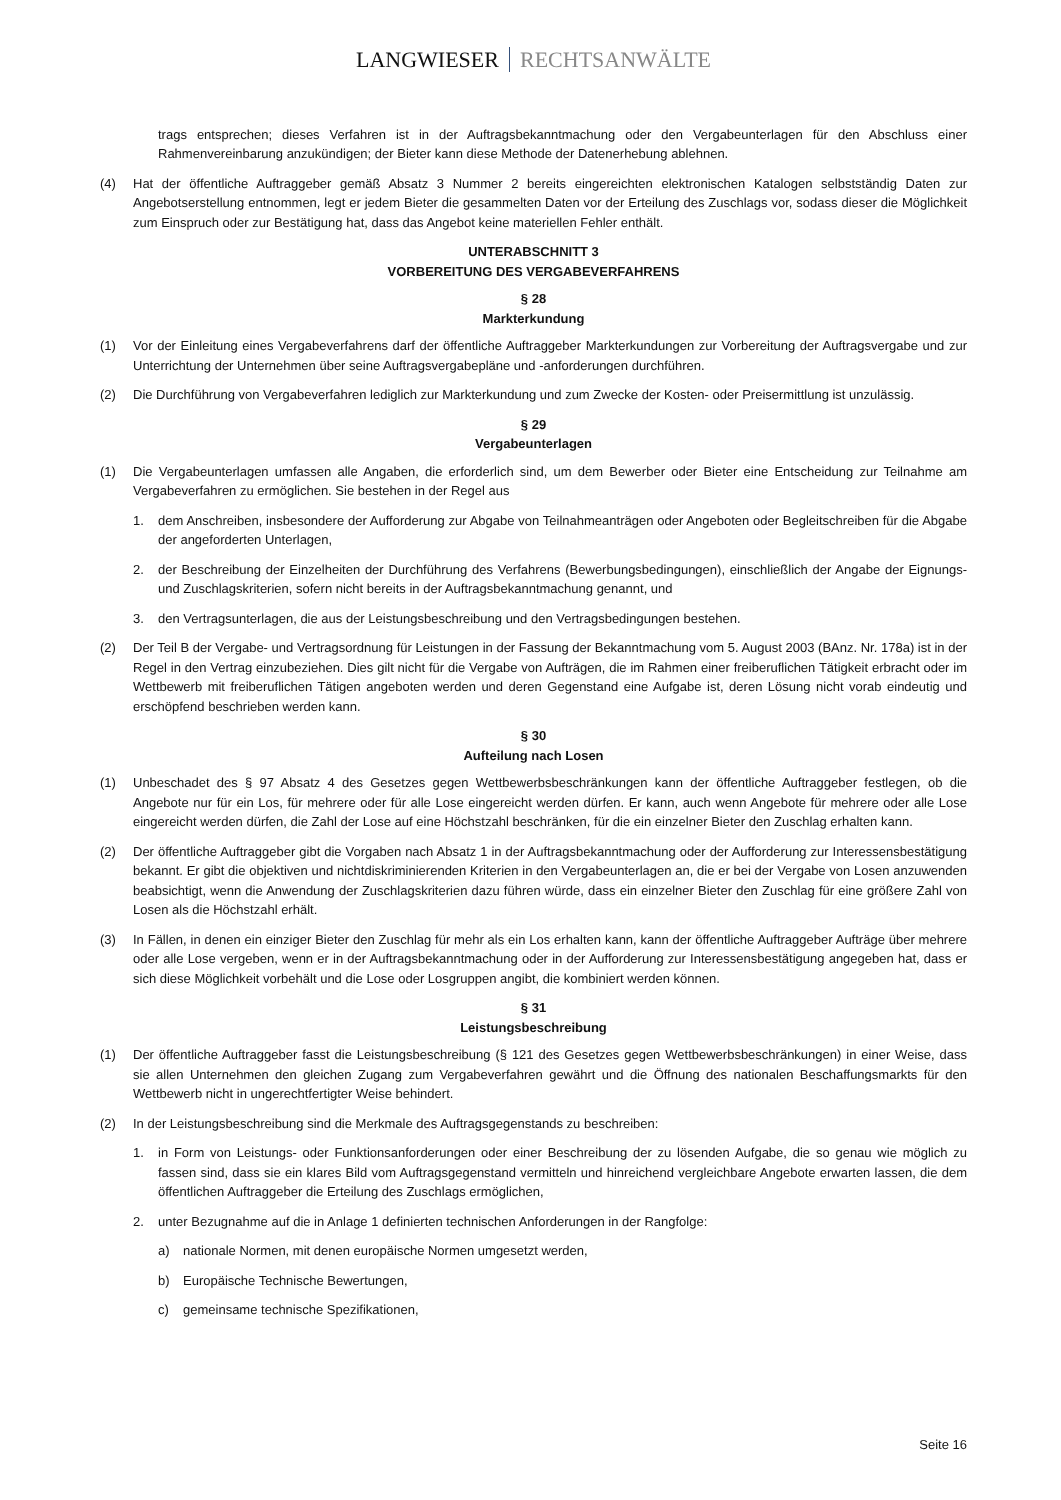LANGWIESER RECHTSANWÄLTE
trags entsprechen; dieses Verfahren ist in der Auftragsbekanntmachung oder den Vergabeunterlagen für den Abschluss einer Rahmenvereinbarung anzukündigen; der Bieter kann diese Methode der Datenerhebung ablehnen.
(4) Hat der öffentliche Auftraggeber gemäß Absatz 3 Nummer 2 bereits eingereichten elektronischen Katalogen selbstständig Daten zur Angebotserstellung entnommen, legt er jedem Bieter die gesammelten Daten vor der Erteilung des Zuschlags vor, sodass dieser die Möglichkeit zum Einspruch oder zur Bestätigung hat, dass das Angebot keine materiellen Fehler enthält.
UNTERABSCHNITT 3
VORBEREITUNG DES VERGABEVERFAHRENS
§ 28
Markterkundung
(1) Vor der Einleitung eines Vergabeverfahrens darf der öffentliche Auftraggeber Markterkundungen zur Vorbereitung der Auftragsvergabe und zur Unterrichtung der Unternehmen über seine Auftragsvergabepläne und -anforderungen durchführen.
(2) Die Durchführung von Vergabeverfahren lediglich zur Markterkundung und zum Zwecke der Kosten- oder Preisermittlung ist unzulässig.
§ 29
Vergabeunterlagen
(1) Die Vergabeunterlagen umfassen alle Angaben, die erforderlich sind, um dem Bewerber oder Bieter eine Entscheidung zur Teilnahme am Vergabeverfahren zu ermöglichen. Sie bestehen in der Regel aus
1. dem Anschreiben, insbesondere der Aufforderung zur Abgabe von Teilnahmeanträgen oder Angeboten oder Begleitschreiben für die Abgabe der angeforderten Unterlagen,
2. der Beschreibung der Einzelheiten der Durchführung des Verfahrens (Bewerbungsbedingungen), einschließlich der Angabe der Eignungs- und Zuschlagskriterien, sofern nicht bereits in der Auftragsbekanntmachung genannt, und
3. den Vertragsunterlagen, die aus der Leistungsbeschreibung und den Vertragsbedingungen bestehen.
(2) Der Teil B der Vergabe- und Vertragsordnung für Leistungen in der Fassung der Bekanntmachung vom 5. August 2003 (BAnz. Nr. 178a) ist in der Regel in den Vertrag einzubeziehen. Dies gilt nicht für die Vergabe von Aufträgen, die im Rahmen einer freiberuflichen Tätigkeit erbracht oder im Wettbewerb mit freiberuflichen Tätigen angeboten werden und deren Gegenstand eine Aufgabe ist, deren Lösung nicht vorab eindeutig und erschöpfend beschrieben werden kann.
§ 30
Aufteilung nach Losen
(1) Unbeschadet des § 97 Absatz 4 des Gesetzes gegen Wettbewerbsbeschränkungen kann der öffentliche Auftraggeber festlegen, ob die Angebote nur für ein Los, für mehrere oder für alle Lose eingereicht werden dürfen. Er kann, auch wenn Angebote für mehrere oder alle Lose eingereicht werden dürfen, die Zahl der Lose auf eine Höchstzahl beschränken, für die ein einzelner Bieter den Zuschlag erhalten kann.
(2) Der öffentliche Auftraggeber gibt die Vorgaben nach Absatz 1 in der Auftragsbekanntmachung oder der Aufforderung zur Interessensbestätigung bekannt. Er gibt die objektiven und nichtdiskriminierenden Kriterien in den Vergabeunterlagen an, die er bei der Vergabe von Losen anzuwenden beabsichtigt, wenn die Anwendung der Zuschlagskriterien dazu führen würde, dass ein einzelner Bieter den Zuschlag für eine größere Zahl von Losen als die Höchstzahl erhält.
(3) In Fällen, in denen ein einziger Bieter den Zuschlag für mehr als ein Los erhalten kann, kann der öffentliche Auftraggeber Aufträge über mehrere oder alle Lose vergeben, wenn er in der Auftragsbekanntmachung oder in der Aufforderung zur Interessensbestätigung angegeben hat, dass er sich diese Möglichkeit vorbehält und die Lose oder Losgruppen angibt, die kombiniert werden können.
§ 31
Leistungsbeschreibung
(1) Der öffentliche Auftraggeber fasst die Leistungsbeschreibung (§ 121 des Gesetzes gegen Wettbewerbsbeschränkungen) in einer Weise, dass sie allen Unternehmen den gleichen Zugang zum Vergabeverfahren gewährt und die Öffnung des nationalen Beschaffungsmarkts für den Wettbewerb nicht in ungerechtfertigter Weise behindert.
(2) In der Leistungsbeschreibung sind die Merkmale des Auftragsgegenstands zu beschreiben:
1. in Form von Leistungs- oder Funktionsanforderungen oder einer Beschreibung der zu lösenden Aufgabe, die so genau wie möglich zu fassen sind, dass sie ein klares Bild vom Auftragsgegenstand vermitteln und hinreichend vergleichbare Angebote erwarten lassen, die dem öffentlichen Auftraggeber die Erteilung des Zuschlags ermöglichen,
2. unter Bezugnahme auf die in Anlage 1 definierten technischen Anforderungen in der Rangfolge:
a) nationale Normen, mit denen europäische Normen umgesetzt werden,
b) Europäische Technische Bewertungen,
c) gemeinsame technische Spezifikationen,
Seite 16